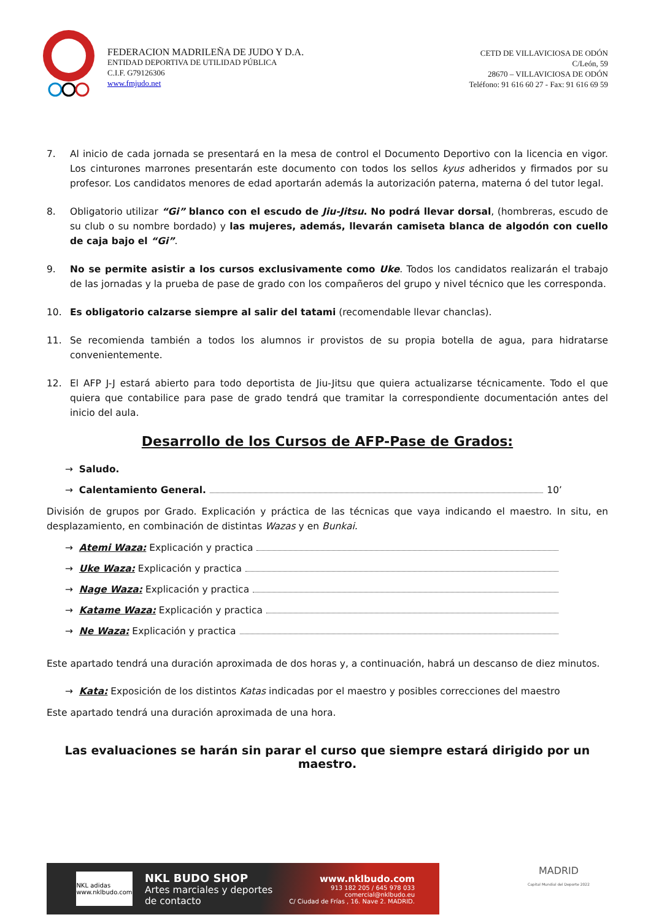FEDERACION MADRILEÑA DE JUDO Y D.A.
ENTIDAD DEPORTIVA DE UTILIDAD PÚBLICA
C.I.F. G79126306
www.fmjudo.net
CETD DE VILLAVICIOSA DE ODÓN
C/León, 59
28670 – VILLAVICIOSA DE ODÓN
Teléfono: 91 616 60 27 - Fax: 91 616 69 59
7. Al inicio de cada jornada se presentará en la mesa de control el Documento Deportivo con la licencia en vigor. Los cinturones marrones presentarán este documento con todos los sellos kyus adheridos y firmados por su profesor. Los candidatos menores de edad aportarán además la autorización paterna, materna ó del tutor legal.
8. Obligatorio utilizar “Gi” blanco con el escudo de Jiu-Jitsu. No podrá llevar dorsal, (hombreras, escudo de su club o su nombre bordado) y las mujeres, además, llevarán camiseta blanca de algodón con cuello de caja bajo el “Gi”.
9. No se permite asistir a los cursos exclusivamente como Uke. Todos los candidatos realizarán el trabajo de las jornadas y la prueba de pase de grado con los compañeros del grupo y nivel técnico que les corresponda.
10. Es obligatorio calzarse siempre al salir del tatami (recomendable llevar chanclas).
11. Se recomienda también a todos los alumnos ir provistos de su propia botella de agua, para hidratarse convenientemente.
12. El AFP J-J estará abierto para todo deportista de Jiu-Jitsu que quiera actualizarse técnicamente. Todo el que quiera que contabilice para pase de grado tendrá que tramitar la correspondiente documentación antes del inicio del aula.
Desarrollo de los Cursos de AFP-Pase de Grados:
→ Saludo.
→ Calentamiento General. 10’
División de grupos por Grado. Explicación y práctica de las técnicas que vaya indicando el maestro. In situ, en desplazamiento, en combinación de distintas Wazas y en Bunkai.
→ Atemi Waza: Explicación y practica
→ Uke Waza: Explicación y practica
→ Nage Waza: Explicación y practica
→ Katame Waza: Explicación y practica
→ Ne Waza: Explicación y practica
Este apartado tendrá una duración aproximada de dos horas y, a continuación, habrá un descanso de diez minutos.
→ Kata: Exposición de los distintos Katas indicadas por el maestro y posibles correcciones del maestro
Este apartado tendrá una duración aproximada de una hora.
Las evaluaciones se harán sin parar el curso que siempre estará dirigido por un maestro.
NKL adidas
www.nklbudo.com
NKL BUDO SHOP
Artes marciales y deportes
de contacto
www.nklbudo.com
913 182 205 / 645 978 033
comercial@nklbudo.eu
C/ Ciudad de Frías , 16. Nave 2. MADRID.
MADRID
Capital Mundial del Deporte 2022